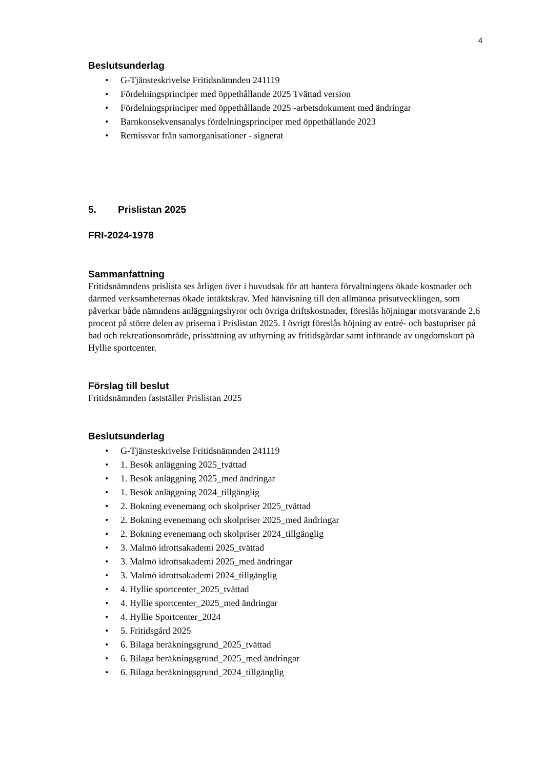4
Beslutsunderlag
• G-Tjänsteskrivelse Fritidsnämnden 241119
• Fördelningsprinciper med öppethållande 2025 Tvättad version
• Fördelningsprinciper med öppethållande 2025 -arbetsdokument med ändringar
• Barnkonsekvensanalys fördelningsprinciper med öppethållande 2023
• Remissvar från samorganisationer - signerat
5. Prislistan 2025
FRI-2024-1978
Sammanfattning
Fritidsnämndens prislista ses årligen över i huvudsak för att hantera förvaltningens ökade kostnader och därmed verksamheternas ökade intäktskrav. Med hänvisning till den allmänna prisutvecklingen, som påverkar både nämndens anläggningshyror och övriga driftskostnader, föreslås höjningar motsvarande 2,6 procent på större delen av priserna i Prislistan 2025. I övrigt föreslås höjning av entré- och bastupriser på bad och rekreationsområde, prissättning av uthyrning av fritidsgårdar samt införande av ungdomskort på Hyllie sportcenter.
Förslag till beslut
Fritidsnämnden fastställer Prislistan 2025
Beslutsunderlag
• G-Tjänsteskrivelse Fritidsnämnden 241119
• 1. Besök anläggning 2025_tvättad
• 1. Besök anläggning 2025_med ändringar
• 1. Besök anläggning 2024_tillgänglig
• 2. Bokning evenemang och skolpriser 2025_tvättad
• 2. Bokning evenemang och skolpriser 2025_med ändringar
• 2. Bokning evenemang och skolpriser 2024_tillgänglig
• 3. Malmö idrottsakademi 2025_tvättad
• 3. Malmö idrottsakademi 2025_med ändringar
• 3. Malmö idrottsakademi 2024_tillgänglig
• 4. Hyllie sportcenter_2025_tvättad
• 4. Hyllie sportcenter_2025_med ändringar
• 4. Hyllie Sportcenter_2024
• 5. Fritidsgård 2025
• 6. Bilaga beräkningsgrund_2025_tvättad
• 6. Bilaga beräkningsgrund_2025_med ändringar
• 6. Bilaga beräkningsgrund_2024_tillgänglig